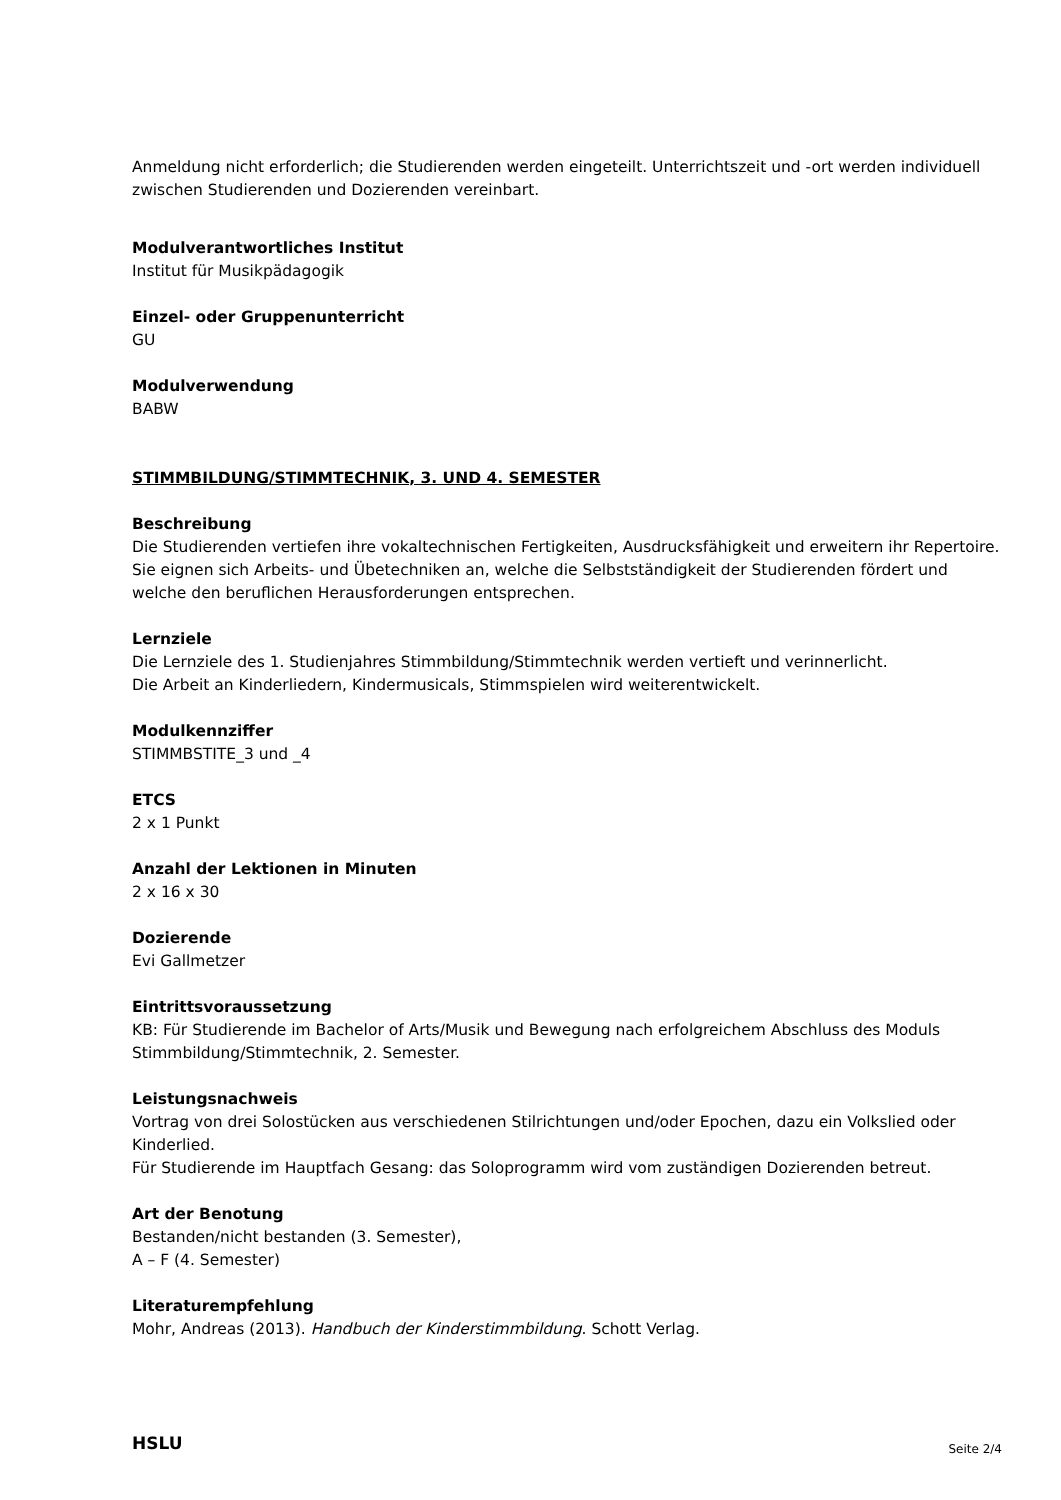Anmeldung nicht erforderlich; die Studierenden werden eingeteilt. Unterrichtszeit und -ort werden individuell zwischen Studierenden und Dozierenden vereinbart.
Modulverantwortliches Institut
Institut für Musikpädagogik
Einzel- oder Gruppenunterricht
GU
Modulverwendung
BABW
STIMMBILDUNG/STIMMTECHNIK, 3. UND 4. SEMESTER
Beschreibung
Die Studierenden vertiefen ihre vokaltechnischen Fertigkeiten, Ausdrucksfähigkeit und erweitern ihr Repertoire. Sie eignen sich Arbeits- und Übetechniken an, welche die Selbstständigkeit der Studierenden fördert und welche den beruflichen Herausforderungen entsprechen.
Lernziele
Die Lernziele des 1. Studienjahres Stimmbildung/Stimmtechnik werden vertieft und verinnerlicht.
Die Arbeit an Kinderliedern, Kindermusicals, Stimmspielen wird weiterentwickelt.
Modulkennziffer
STIMMBSTITE_3 und _4
ETCS
2 x 1 Punkt
Anzahl der Lektionen in Minuten
2 x 16 x 30
Dozierende
Evi Gallmetzer
Eintrittsvoraussetzung
KB: Für Studierende im Bachelor of Arts/Musik und Bewegung nach erfolgreichem Abschluss des Moduls Stimmbildung/Stimmtechnik, 2. Semester.
Leistungsnachweis
Vortrag von drei Solostücken aus verschiedenen Stilrichtungen und/oder Epochen, dazu ein Volkslied oder Kinderlied.
Für Studierende im Hauptfach Gesang: das Soloprogramm wird vom zuständigen Dozierenden betreut.
Art der Benotung
Bestanden/nicht bestanden (3. Semester),
A – F (4. Semester)
Literaturempfehlung
Mohr, Andreas (2013). Handbuch der Kinderstimmbildung. Schott Verlag.
HSLU Seite 2/4